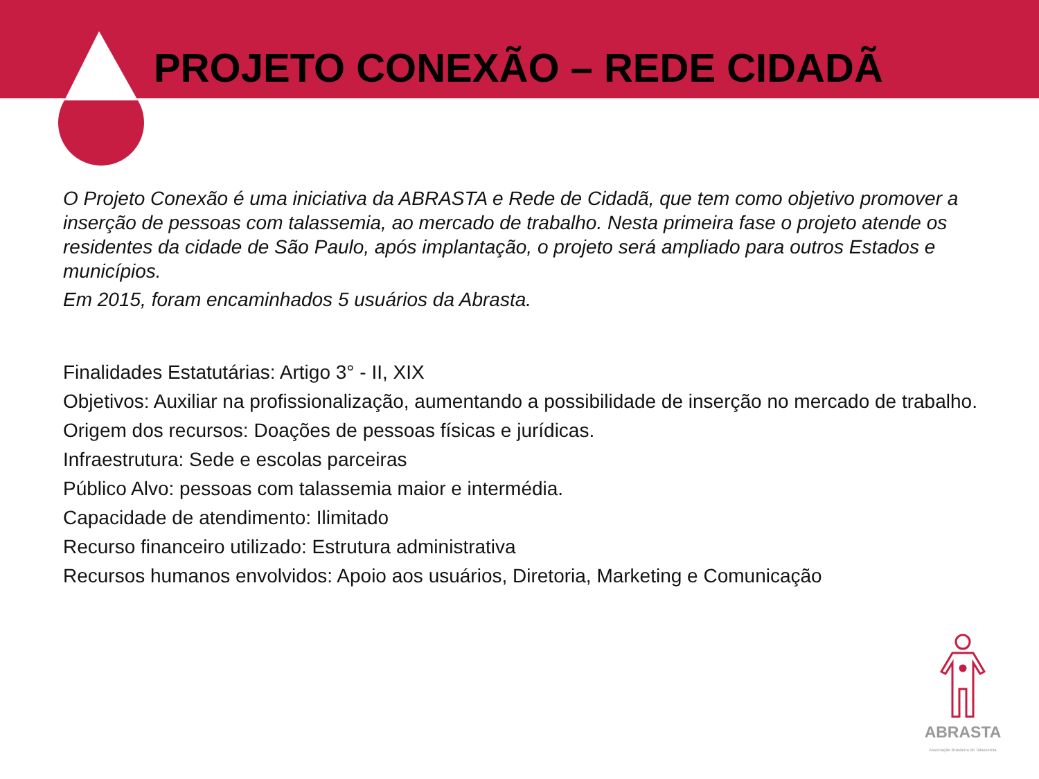PROJETO CONEXÃO – REDE CIDADÃ
O Projeto Conexão é uma iniciativa da ABRASTA e Rede de Cidadã, que tem como objetivo promover a inserção de pessoas com talassemia, ao mercado de trabalho. Nesta primeira fase o projeto atende os residentes da cidade de São Paulo, após implantação, o projeto será ampliado para outros Estados e municípios.
Em 2015, foram encaminhados 5 usuários da Abrasta.
Finalidades Estatutárias: Artigo 3° - II, XIX
Objetivos: Auxiliar na profissionalização, aumentando a possibilidade de inserção no mercado de trabalho.
Origem dos recursos: Doações de pessoas físicas e jurídicas.
Infraestrutura: Sede e escolas parceiras
Público Alvo: pessoas com talassemia maior e intermédia.
Capacidade de atendimento: Ilimitado
Recurso financeiro utilizado: Estrutura administrativa
Recursos humanos envolvidos: Apoio aos usuários, Diretoria, Marketing e Comunicação
ABRASTA
Associação Brasileira de Talassemia